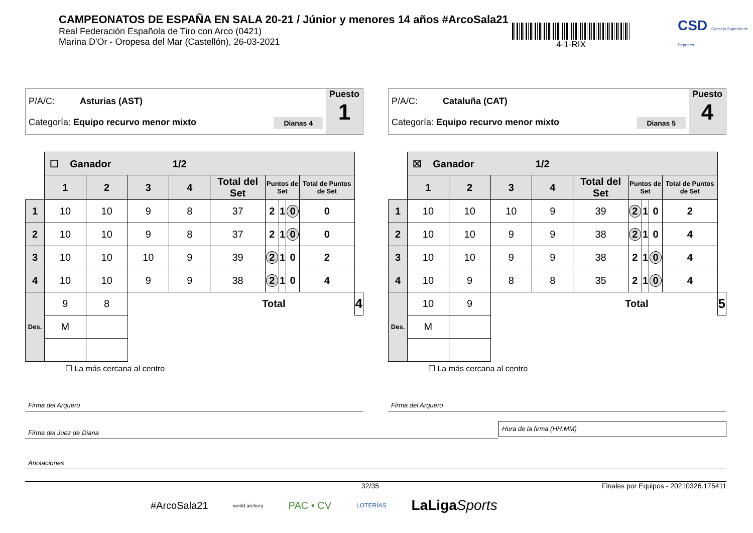CAMPEONATOS DE ESPAÑA EN SALA 20-21 / Júnior y menores 14 años #ArcoSala21
Real Federación Española de Tiro con Arco (0421)
Marina D'Or - Oropesa del Mar (Castellón), 26-03-2021
4-1-RIX
CSD Consejo Superior de Deportes
P/A/C: Asturias (AST)
Categoría: Equipo recurvo menor mixto Dianas 4
Puesto
1
| | ☐ Ganador 1/2 | | | | | | | | | |
| | 1 | 2 | 3 | 4 | Total del Set | Puntos de Set | | | Total de Puntos de Set | |
| 1 | 10 | 10 | 9 | 8 | 37 | 2 | 1 | 0 | 0 | |
| 2 | 10 | 10 | 9 | 8 | 37 | 2 | 1 | 0 | 0 | |
| 3 | 10 | 10 | 10 | 9 | 39 | 2 | 1 | 0 | 2 | |
| 4 | 10 | 10 | 9 | 9 | 38 | 2 | 1 | 0 | 4 | |
| Des. | 9 | 8 | Total | | | | | | | 4 |
| | M | | | | | | | | | |
☐ La más cercana al centro
P/A/C: Cataluña (CAT)
Categoría: Equipo recurvo menor mixto Dianas 5
Puesto
4
| | ☒ Ganador 1/2 | | | | | | | | | |
| | 1 | 2 | 3 | 4 | Total del Set | Puntos de Set | | | Total de Puntos de Set | |
| 1 | 10 | 10 | 10 | 9 | 39 | 2 | 1 | 0 | 2 | |
| 2 | 10 | 10 | 9 | 9 | 38 | 2 | 1 | 0 | 4 | |
| 3 | 10 | 10 | 9 | 9 | 38 | 2 | 1 | 0 | 4 | |
| 4 | 10 | 9 | 8 | 8 | 35 | 2 | 1 | 0 | 4 | |
| Des. | 10 | 9 | Total | | | | | | | 5 |
| | M | | | | | | | | | |
☐ La más cercana al centro
Firma del Arquero Firma del Arquero
Firma del Juez de Diana
Hora de la firma (HH:MM)
Anotaciones
32/35 Finales por Equipos - 20210326.175411
#ArcoSala21 world archery PAC • CV LOTERÍAS LaLigaSports